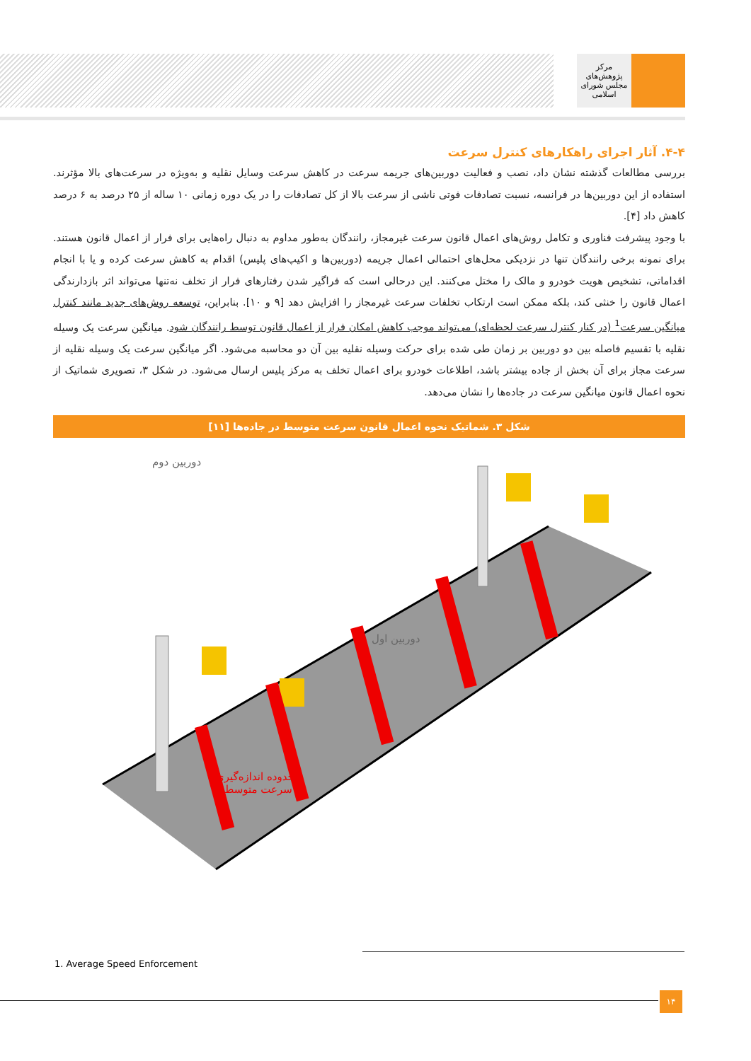مرکز پژوهش‌های
مجلس شورای اسلامی
۴-۴. آثار اجرای راهکارهای کنترل سرعت
بررسی مطالعات گذشته نشان داد، نصب و فعالیت دوربین‌های جریمه سرعت در کاهش سرعت وسایل نقلیه و به‌ویژه در سرعت‌های بالا مؤثرند. استفاده از این دوربین‌ها در فرانسه، نسبت تصادفات فوتی ناشی از سرعت بالا از کل تصادفات را در یک دوره زمانی ۱۰ ساله از ۲۵ درصد به ۶ درصد کاهش داد [۴].
با وجود پیشرفت فناوری و تکامل روش‌های اعمال قانون سرعت غیرمجاز، رانندگان به‌طور مداوم به دنبال راه‌هایی برای فرار از اعمال قانون هستند. برای نمونه برخی رانندگان تنها در نزدیکی محل‌های احتمالی اعمال جریمه (دوربین‌ها و اکیپ‌های پلیس) اقدام به کاهش سرعت کرده و یا با انجام اقداماتی، تشخیص هویت خودرو و مالک را مختل می‌کنند. این درحالی است که فراگیر شدن رفتارهای فرار از تخلف نه‌تنها می‌تواند اثر بازدارندگی اعمال قانون را خنثی کند، بلکه ممکن است ارتکاب تخلفات سرعت غیرمجاز را افزایش دهد [۹ و ۱۰]. بنابراین، توسعه روش‌های جدید مانند کنترل میانگین سرعت<sup>1</sup> (در کنار کنترل سرعت لحظه‌ای) می‌تواند موجب کاهش امکان فرار از اعمال قانون توسط رانندگان شود. میانگین سرعت یک وسیله نقلیه با تقسیم فاصله بین دو دوربین بر زمان طی شده برای حرکت وسیله نقلیه بین آن دو محاسبه می‌شود. اگر میانگین سرعت یک وسیله نقلیه از سرعت مجاز برای آن بخش از جاده بیشتر باشد، اطلاعات خودرو برای اعمال تخلف به مرکز پلیس ارسال می‌شود. در شکل ۳، تصویری شماتیک از نحوه اعمال قانون میانگین سرعت در جاده‌ها را نشان می‌دهد.
شکل ۳. شماتیک نحوه اعمال قانون سرعت متوسط در جاده‌ها [۱۱]
دوربین دوم
دوربین اول
محدوده اندازه‌گیری
سرعت متوسط
1. Average Speed Enforcement
۱۴